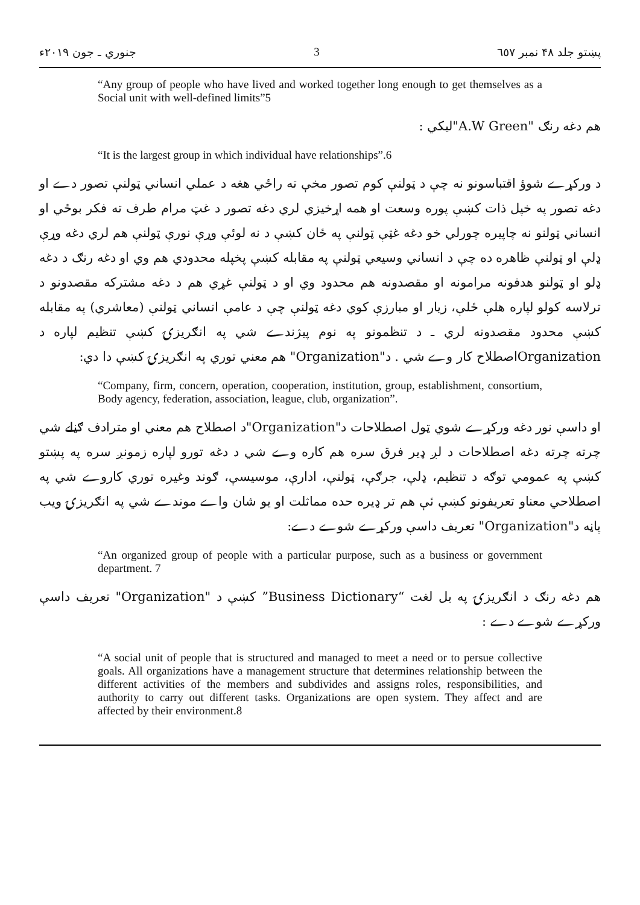پښتو جلد ۴۸ نمبر ٦٥٧ 3 جنوري ـ جون ۲۰۱۹ء
“Any group of people who have lived and worked together long enough to get themselves as a Social unit with well-defined limits”5
هم دغه رنګ "A.W Green"ليکي :
“It is the largest group in which individual have relationships”.6
د ورکړے شوؤ اقتباسونو نه چې د ټولنې کوم تصور مخې ته راځي هغه د عملي انساني ټولنې تصور دے او دغه تصور په خپل ذات کښې پوره وسعت او همه اړخيزي لري دغه تصور د غټ مرام طرف ته فکر بوځي او انساني ټولنو نه چاپيره چورلي خو دغه غټې ټولنې په ځان کښې د نه لوئې وړې نورې ټولنې هم لري دغه وړې ډلې او ټولنې ظاهره ده چې د انساني وسيعي ټولنې په مقابله کښې پخپله محدودي هم وي او دغه رنګ د دغه ډلو او ټولنو هدفونه مرامونه او مقصدونه هم محدود وي او د ټولنې غړي هم د دغه مشترکه مقصدونو د ترلاسه کولو لپاره هلې ځلې، زيار او مبارزې کوي دغه ټولنې چې د عامې انساني ټولنې (معاشري) په مقابله کښې محدود مقصدونه لري ـ د تنظمونو په نوم پيژندے شي په انګريزۍ کښې تنظيم لپاره د Organizationاصطلاح کار وے شي . د"Organization" هم معني توري په انګريزۍ کښې دا دي:
“Company, firm, concern, operation, cooperation, institution, group, establishment, consortium, Body agency, federation, association, league, club, organization”.
او داسې نور دغه ورکړے شوي ټول اصطلاحات د"Organization"د اصطلاح هم معني او مترادف ګڼلے شي چرته چرته دغه اصطلاحات د لږ ډير فرق سره هم کاره وے شي د دغه تورو لپاره زمونږ سره په پښتو کښې په عمومي توګه د تنظيم، ډلې، جرګې، ټولنې، ادارې، موسيسې، ګوند وغيره توري کاروے شي په اصطلاحي معناو تعريفونو کښې ئې هم تر ډيره حده مماثلت او يو شان واے موندے شي په انګريزۍ ويب پاڼه د"Organization" تعريف داسې ورکړے شوے دے:
“An organized group of people with a particular purpose, such as a business or government department. 7
هم دغه رنګ د انګريزۍ په بل لغت “Business Dictionary” کښې د "Organization" تعريف داسې ورکړے شوے دے :
“A social unit of people that is structured and managed to meet a need or to persue collective goals. All organizations have a management structure that determines relationship between the different activities of the members and subdivides and assigns roles, responsibilities, and authority to carry out different tasks. Organizations are open system. They affect and are affected by their environment.8